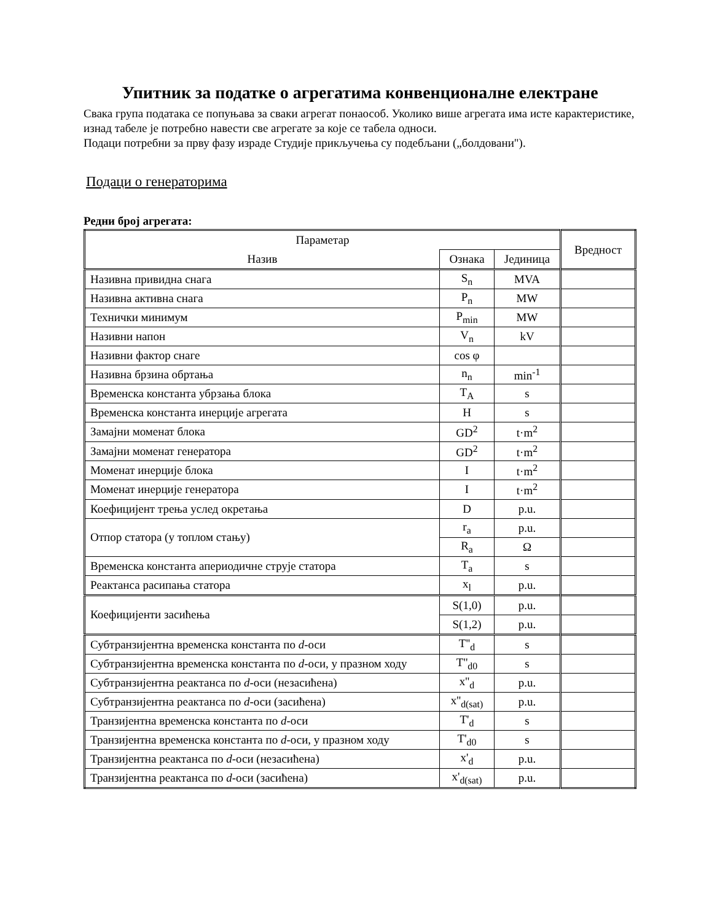Упитник за податке о агрегатима конвенционалне електране
Свака група података се попуњава за сваки агрегат понаособ. Уколико више агрегата има исте карактеристике, изнад табеле је потребно навести све агрегате за које се табела односи.
Подаци потребни за прву фазу израде Студије прикључења су подебљани („болдовани").
Подаци о генераторима
Редни број агрегата:
| Параметар | | | Вредност |
| --- | --- | --- | --- |
| Назив | Ознака | Јединица | |
| Називна привидна снага | S<sub>n</sub> | MVA | |
| Називна активна снага | P<sub>n</sub> | MW | |
| Технички минимум | P<sub>min</sub> | MW | |
| Називни напон | V<sub>n</sub> | kV | |
| Називни фактор снаге | cos φ | | |
| Називна брзина обртања | n<sub>n</sub> | min<sup>-1</sup> | |
| Временска константа убрзања блока | T<sub>A</sub> | s | |
| Временска константа инерције агрегата | H | s | |
| Замајни моменат блока | GD<sup>2</sup> | t·m<sup>2</sup> | |
| Замајни моменат генератора | GD<sup>2</sup> | t·m<sup>2</sup> | |
| Моменат инерције блока | I | t·m<sup>2</sup> | |
| Моменат инерције генератора | I | t·m<sup>2</sup> | |
| Коефицијент трења услед окретања | D | p.u. | |
| Отпор статора (у топлом стању) | r<sub>a</sub> | p.u. | |
| | R<sub>a</sub> | Ω | |
| Временска константа апериодичне струје статора | T<sub>a</sub> | s | |
| Реактанса расипања статора | x<sub>l</sub> | p.u. | |
| Коефицијенти засићења | S(1,0) | p.u. | |
| | S(1,2) | p.u. | |
| Субтранзијентна временска константа по d -оси | T''<sub>d</sub> | s | |
| Субтранзијентна временска константа по d -оси, у празном ходу | T''<sub>d0</sub> | s | |
| Субтранзијентна реактанса по d -оси (незасићена) | x''<sub>d</sub> | p.u. | |
| Субтранзијентна реактанса по d -оси (засићена) | x''<sub>d(sat)</sub> | p.u. | |
| Транзијентна временска константа по d -оси | T'<sub>d</sub> | s | |
| Транзијентна временска константа по d -оси, у празном ходу | T'<sub>d0</sub> | s | |
| Транзијентна реактанса по d -оси (незасићена) | x'<sub>d</sub> | p.u. | |
| Транзијентна реактанса по d -оси (засићена) | x'<sub>d(sat)</sub> | p.u. | |